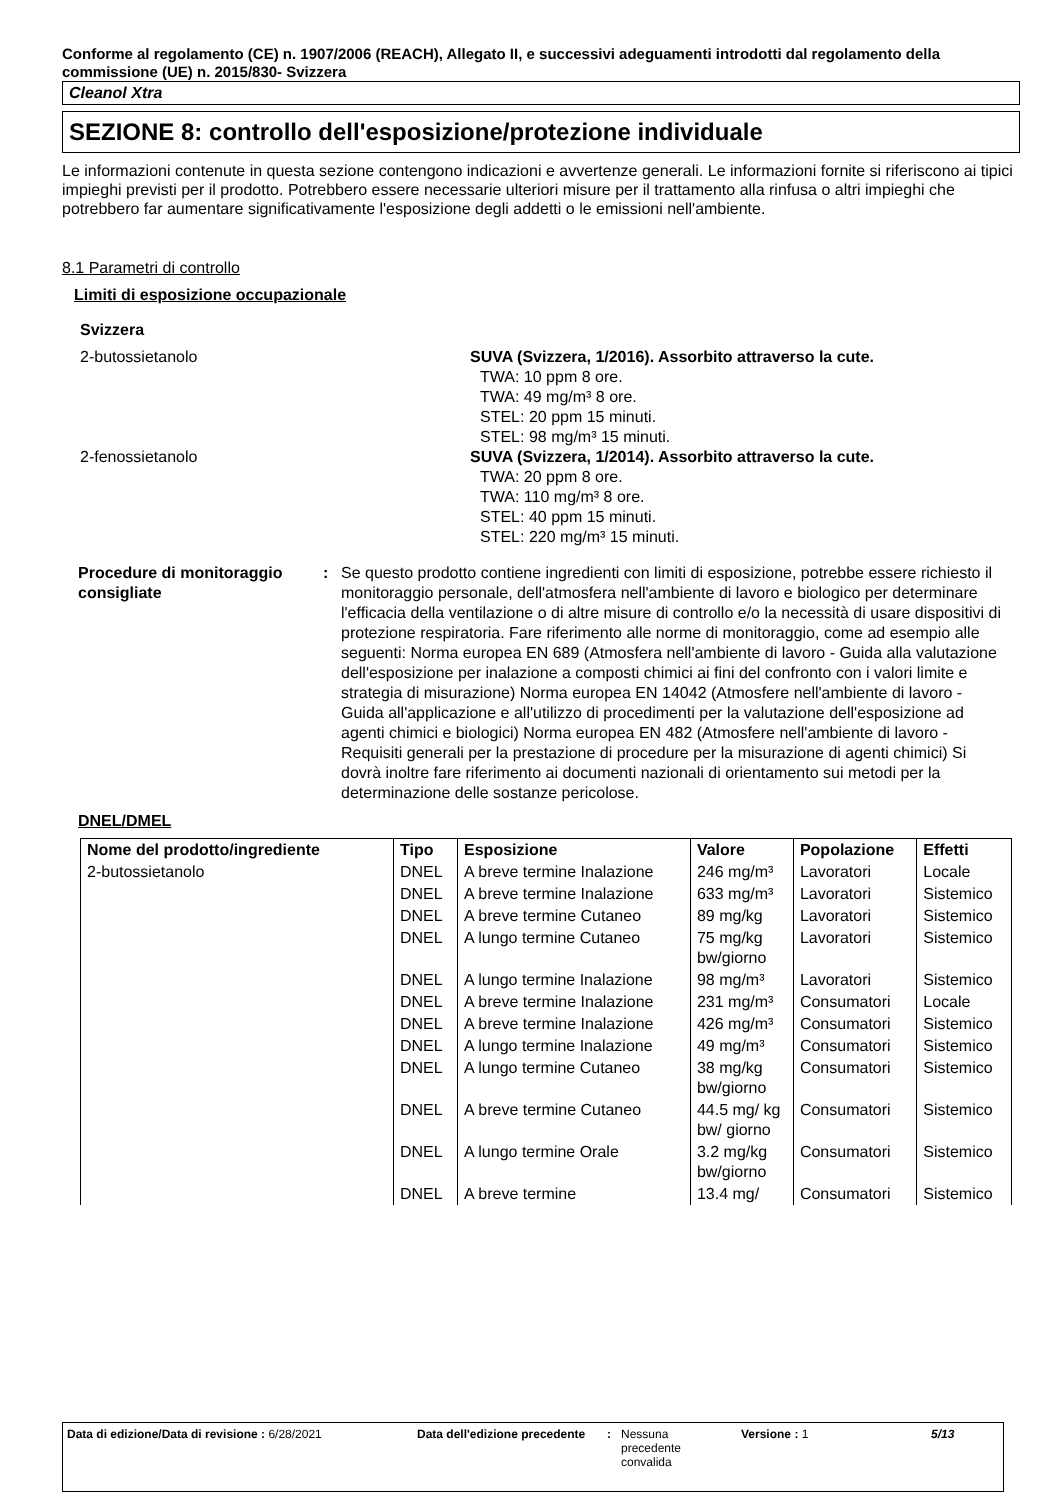Conforme al regolamento (CE) n. 1907/2006 (REACH), Allegato II, e successivi adeguamenti introdotti dal regolamento della commissione (UE) n. 2015/830- Svizzera
Cleanol Xtra
SEZIONE 8: controllo dell'esposizione/protezione individuale
Le informazioni contenute in questa sezione contengono indicazioni e avvertenze generali. Le informazioni fornite si riferiscono ai tipici impieghi previsti per il prodotto. Potrebbero essere necessarie ulteriori misure per il trattamento alla rinfusa o altri impieghi che potrebbero far aumentare significativamente l'esposizione degli addetti o le emissioni nell'ambiente.
8.1 Parametri di controllo
Limiti di esposizione occupazionale
Svizzera
2-butossietanolo SUVA (Svizzera, 1/2016). Assorbito attraverso la cute.
TWA: 10 ppm 8 ore.
TWA: 49 mg/m³ 8 ore.
STEL: 20 ppm 15 minuti.
STEL: 98 mg/m³ 15 minuti.
2-fenossietanolo SUVA (Svizzera, 1/2014). Assorbito attraverso la cute.
TWA: 20 ppm 8 ore.
TWA: 110 mg/m³ 8 ore.
STEL: 40 ppm 15 minuti.
STEL: 220 mg/m³ 15 minuti.
Procedure di monitoraggio consigliate
: Se questo prodotto contiene ingredienti con limiti di esposizione, potrebbe essere richiesto il monitoraggio personale, dell'atmosfera nell'ambiente di lavoro e biologico per determinare l'efficacia della ventilazione o di altre misure di controllo e/o la necessità di usare dispositivi di protezione respiratoria. Fare riferimento alle norme di monitoraggio, come ad esempio alle seguenti: Norma europea EN 689 (Atmosfera nell'ambiente di lavoro - Guida alla valutazione dell'esposizione per inalazione a composti chimici ai fini del confronto con i valori limite e strategia di misurazione) Norma europea EN 14042 (Atmosfere nell'ambiente di lavoro - Guida all'applicazione e all'utilizzo di procedimenti per la valutazione dell'esposizione ad agenti chimici e biologici) Norma europea EN 482 (Atmosfere nell'ambiente di lavoro - Requisiti generali per la prestazione di procedure per la misurazione di agenti chimici) Si dovrà inoltre fare riferimento ai documenti nazionali di orientamento sui metodi per la determinazione delle sostanze pericolose.
DNEL/DMEL
| Nome del prodotto/ingrediente | Tipo | Esposizione | Valore | Popolazione | Effetti |
| --- | --- | --- | --- | --- | --- |
| 2-butossietanolo | DNEL | A breve termine Inalazione | 246 mg/m³ | Lavoratori | Locale |
| | DNEL | A breve termine Inalazione | 633 mg/m³ | Lavoratori | Sistemico |
| | DNEL | A breve termine Cutaneo | 89 mg/kg | Lavoratori | Sistemico |
| | DNEL | A lungo termine Cutaneo | 75 mg/kg bw/giorno | Lavoratori | Sistemico |
| | DNEL | A lungo termine Inalazione | 98 mg/m³ | Lavoratori | Sistemico |
| | DNEL | A breve termine Inalazione | 231 mg/m³ | Consumatori | Locale |
| | DNEL | A breve termine Inalazione | 426 mg/m³ | Consumatori | Sistemico |
| | DNEL | A lungo termine Inalazione | 49 mg/m³ | Consumatori | Sistemico |
| | DNEL | A lungo termine Cutaneo | 38 mg/kg bw/giorno | Consumatori | Sistemico |
| | DNEL | A breve termine Cutaneo | 44.5 mg/ kg bw/ giorno | Consumatori | Sistemico |
| | DNEL | A lungo termine Orale | 3.2 mg/kg bw/giorno | Consumatori | Sistemico |
| | DNEL | A breve termine | 13.4 mg/ | Consumatori | Sistemico |
Data di edizione/Data di revisione : 6/28/2021 Data dell'edizione precedente
: Nessuna precedente convalida
Versione : 1 5/13